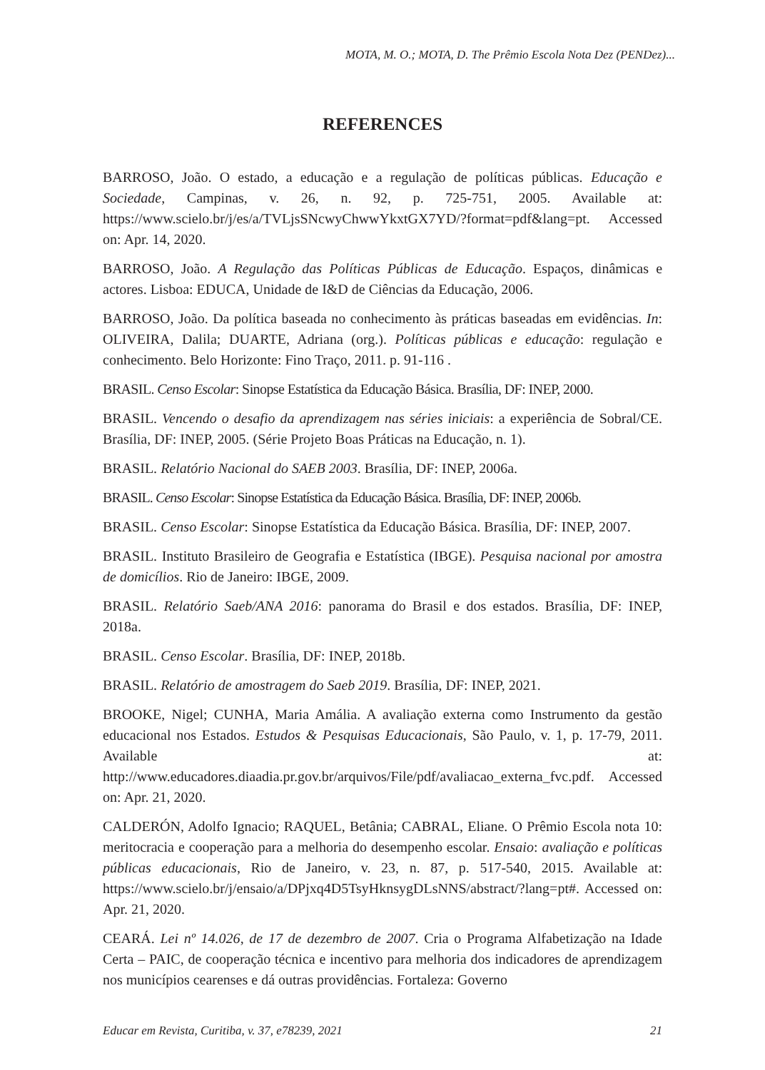MOTA, M. O.; MOTA, D. The Prêmio Escola Nota Dez (PENDez)...
REFERENCES
BARROSO, João. O estado, a educação e a regulação de políticas públicas. Educação e Sociedade, Campinas, v. 26, n. 92, p. 725-751, 2005. Available at: https://www.scielo.br/j/es/a/TVLjsSNcwyChwwYkxtGX7YD/?format=pdf&lang=pt. Accessed on: Apr. 14, 2020.
BARROSO, João. A Regulação das Políticas Públicas de Educação. Espaços, dinâmicas e actores. Lisboa: EDUCA, Unidade de I&D de Ciências da Educação, 2006.
BARROSO, João. Da política baseada no conhecimento às práticas baseadas em evidências. In: OLIVEIRA, Dalila; DUARTE, Adriana (org.). Políticas públicas e educação: regulação e conhecimento. Belo Horizonte: Fino Traço, 2011. p. 91-116 .
BRASIL. Censo Escolar: Sinopse Estatística da Educação Básica. Brasília, DF: INEP, 2000.
BRASIL. Vencendo o desafio da aprendizagem nas séries iniciais: a experiência de Sobral/CE. Brasília, DF: INEP, 2005. (Série Projeto Boas Práticas na Educação, n. 1).
BRASIL. Relatório Nacional do SAEB 2003. Brasília, DF: INEP, 2006a.
BRASIL. Censo Escolar: Sinopse Estatística da Educação Básica. Brasília, DF: INEP, 2006b.
BRASIL. Censo Escolar: Sinopse Estatística da Educação Básica. Brasília, DF: INEP, 2007.
BRASIL. Instituto Brasileiro de Geografia e Estatística (IBGE). Pesquisa nacional por amostra de domicílios. Rio de Janeiro: IBGE, 2009.
BRASIL. Relatório Saeb/ANA 2016: panorama do Brasil e dos estados. Brasília, DF: INEP, 2018a.
BRASIL. Censo Escolar. Brasília, DF: INEP, 2018b.
BRASIL. Relatório de amostragem do Saeb 2019. Brasília, DF: INEP, 2021.
BROOKE, Nigel; CUNHA, Maria Amália. A avaliação externa como Instrumento da gestão educacional nos Estados. Estudos & Pesquisas Educacionais, São Paulo, v. 1, p. 17-79, 2011. Available at: http://www.educadores.diaadia.pr.gov.br/arquivos/File/pdf/avaliacao_externa_fvc.pdf. Accessed on: Apr. 21, 2020.
CALDERÓN, Adolfo Ignacio; RAQUEL, Betânia; CABRAL, Eliane. O Prêmio Escola nota 10: meritocracia e cooperação para a melhoria do desempenho escolar. Ensaio: avaliação e políticas públicas educacionais, Rio de Janeiro, v. 23, n. 87, p. 517-540, 2015. Available at: https://www.scielo.br/j/ensaio/a/DPjxq4D5TsyHknsygDLsNNS/abstract/?lang=pt#. Accessed on: Apr. 21, 2020.
CEARÁ. Lei nº 14.026, de 17 de dezembro de 2007. Cria o Programa Alfabetização na Idade Certa – PAIC, de cooperação técnica e incentivo para melhoria dos indicadores de aprendizagem nos municípios cearenses e dá outras providências. Fortaleza: Governo
Educar em Revista, Curitiba, v. 37, e78239, 2021 21